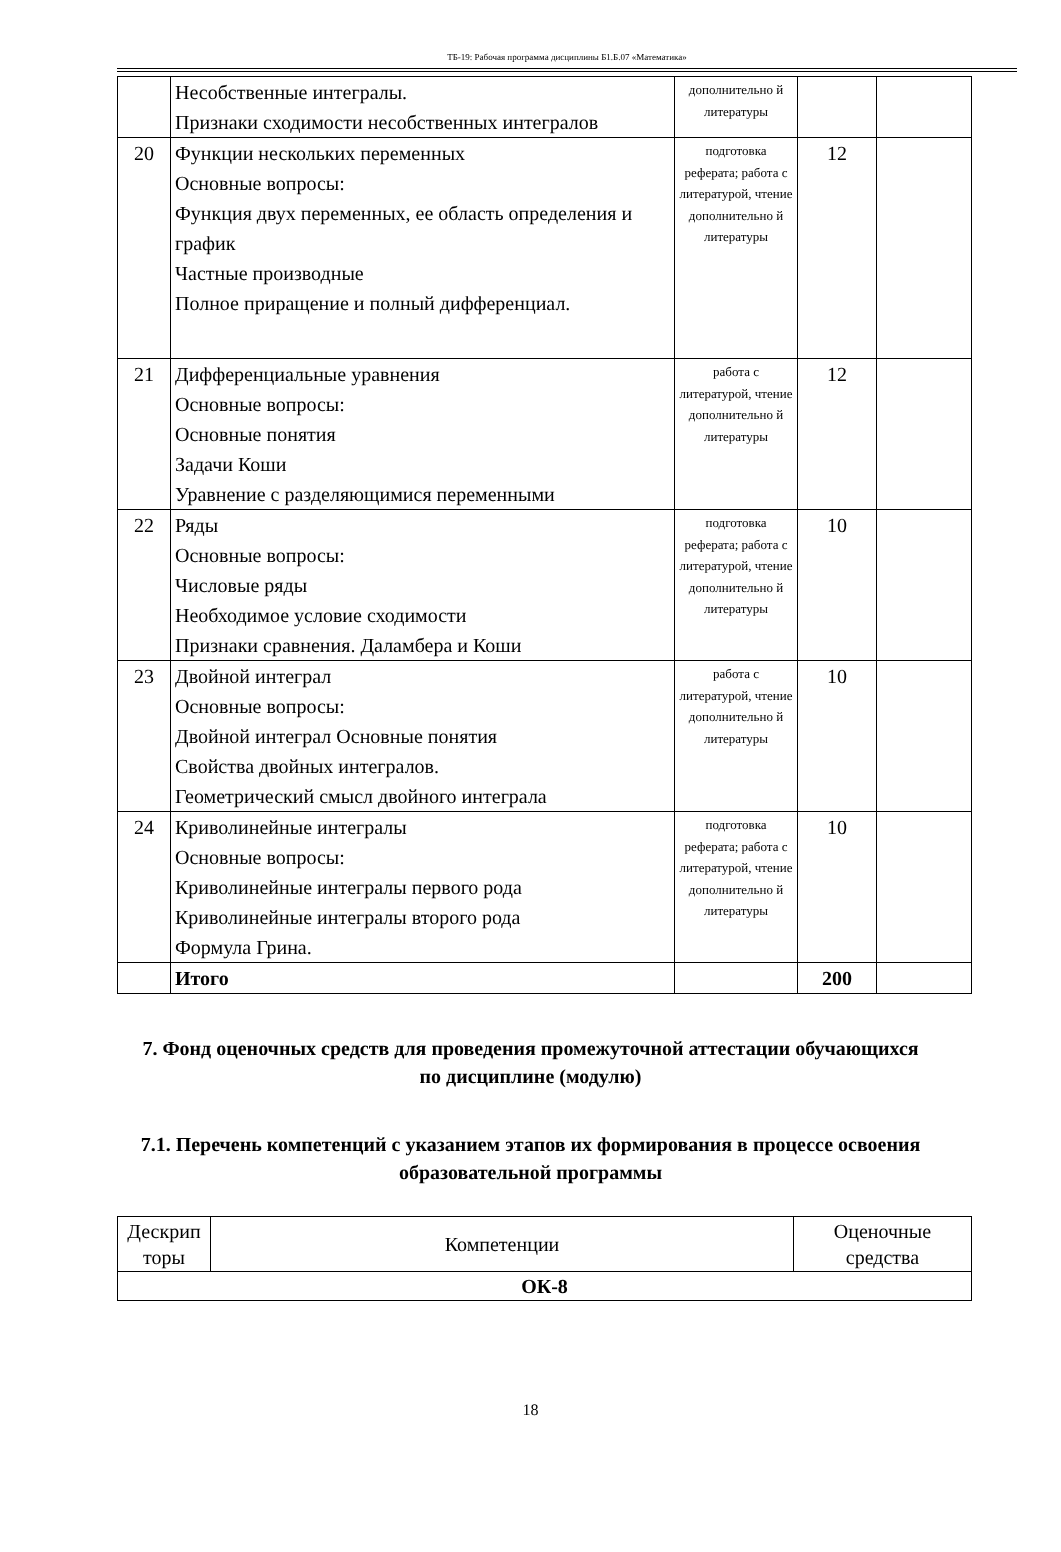ТБ-19: Рабочая программа дисциплины Б1.Б.07 «Математика»
| | Несобственные интегралы. Признаки сходимости несобственных интегралов | дополнительно й литературы | | |
| 20 | Функции нескольких переменных Основные вопросы: Функция двух переменных, ее область определения и график Частные производные Полное приращение и полный дифференциал. | подготовка реферата; работа с литературой, чтение дополнительно й литературы | 12 | |
| 21 | Дифференциальные уравнения Основные вопросы: Основные понятия Задачи Коши Уравнение с разделяющимися переменными | работа с литературой, чтение дополнительно й литературы | 12 | |
| 22 | Ряды Основные вопросы: Числовые ряды Необходимое условие сходимости Признаки сравнения. Даламбера и Коши | подготовка реферата; работа с литературой, чтение дополнительно й литературы | 10 | |
| 23 | Двойной интеграл Основные вопросы: Двойной интеграл Основные понятия Свойства двойных интегралов. Геометрический смысл двойного интеграла | работа с литературой, чтение дополнительно й литературы | 10 | |
| 24 | Криволинейные интегралы Основные вопросы: Криволинейные интегралы первого рода Криволинейные интегралы второго рода Формула Грина. | подготовка реферата; работа с литературой, чтение дополнительно й литературы | 10 | |
| | Итого | | 200 | |
7. Фонд оценочных средств для проведения промежуточной аттестации обучающихся по дисциплине (модулю)
7.1. Перечень компетенций с указанием этапов их формирования в процессе освоения образовательной программы
| Дескрип торы | Компетенции | Оценочные средства |
| ОК-8 | | |
18